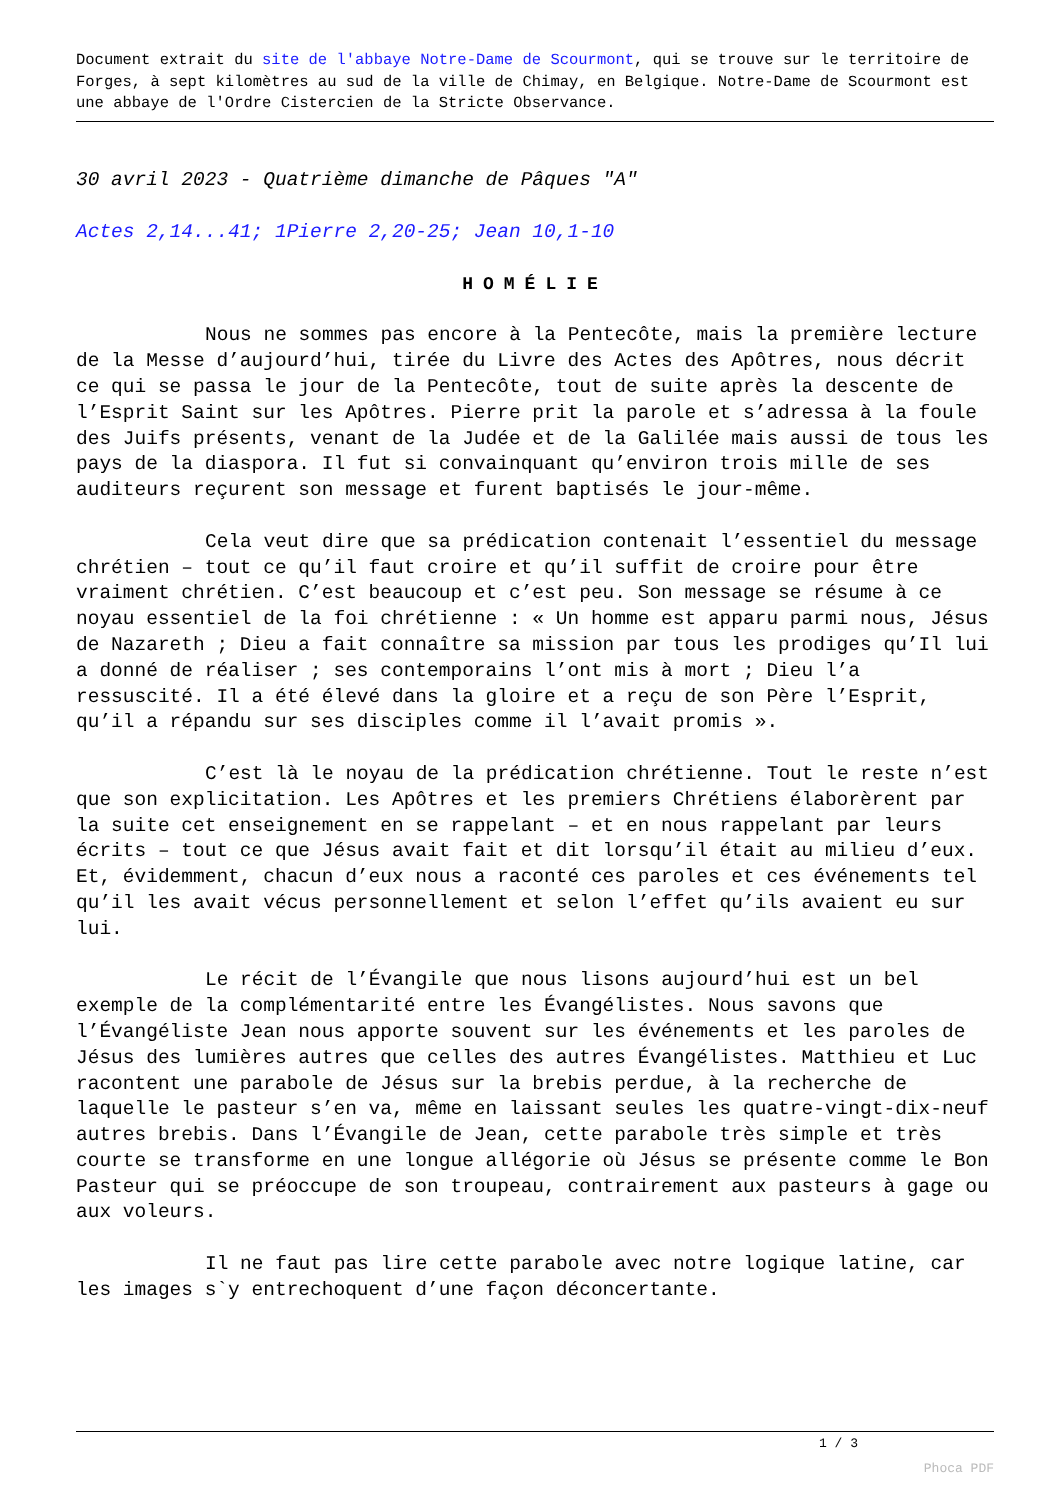Document extrait du site de l'abbaye Notre-Dame de Scourmont, qui se trouve sur le territoire de Forges, à sept kilomètres au sud de la ville de Chimay, en Belgique. Notre-Dame de Scourmont est une abbaye de l'Ordre Cistercien de la Stricte Observance.
30 avril 2023 - Quatrième dimanche de Pâques "A"
Actes 2,14...41; 1Pierre 2,20-25; Jean 10,1-10
HOMÉLIE
Nous ne sommes pas encore à la Pentecôte, mais la première lecture de la Messe d’aujourd’hui, tirée du Livre des Actes des Apôtres, nous décrit ce qui se passa le jour de la Pentecôte, tout de suite après la descente de l’Esprit Saint sur les Apôtres. Pierre prit la parole et s’adressa à la foule des Juifs présents, venant de la Judée et de la Galilée mais aussi de tous les pays de la diaspora. Il fut si convainquant qu’environ trois mille de ses auditeurs reçurent son message et furent baptisés le jour-même.
Cela veut dire que sa prédication contenait l’essentiel du message chrétien – tout ce qu’il faut croire et qu’il suffit de croire pour être vraiment chrétien. C’est beaucoup et c’est peu. Son message se résume à ce noyau essentiel de la foi chrétienne : « Un homme est apparu parmi nous, Jésus de Nazareth ; Dieu a fait connaître sa mission par tous les prodiges qu’Il lui a donné de réaliser ; ses contemporains l’ont mis à mort ; Dieu l’a ressuscité. Il a été élevé dans la gloire et a reçu de son Père l’Esprit, qu’il a répandu sur ses disciples comme il l’avait promis ».
C’est là le noyau de la prédication chrétienne. Tout le reste n’est que son explicitation. Les Apôtres et les premiers Chrétiens élaborèrent par la suite cet enseignement en se rappelant – et en nous rappelant par leurs écrits – tout ce que Jésus avait fait et dit lorsqu’il était au milieu d’eux. Et, évidemment, chacun d’eux nous a raconté ces paroles et ces événements tel qu’il les avait vécus personnellement et selon l’effet qu’ils avaient eu sur lui.
Le récit de l’Évangile que nous lisons aujourd’hui est un bel exemple de la complémentarité entre les Évangélistes. Nous savons que l’Évangéliste Jean nous apporte souvent sur les événements et les paroles de Jésus des lumières autres que celles des autres Évangélistes. Matthieu et Luc racontent une parabole de Jésus sur la brebis perdue, à la recherche de laquelle le pasteur s’en va, même en laissant seules les quatre-vingt-dix-neuf autres brebis. Dans l’Évangile de Jean, cette parabole très simple et très courte se transforme en une longue allégorie où Jésus se présente comme le Bon Pasteur qui se préoccupe de son troupeau, contrairement aux pasteurs à gage ou aux voleurs.
Il ne faut pas lire cette parabole avec notre logique latine, car les images s`y entrechoquent d’une façon déconcertante.
1 / 3
Phoca PDF